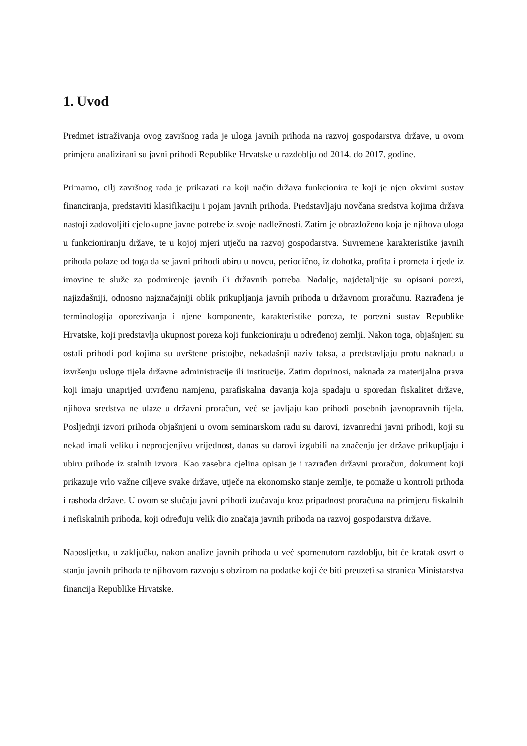1. Uvod
Predmet istraživanja ovog završnog rada je uloga javnih prihoda na razvoj gospodarstva države, u ovom primjeru analizirani su javni prihodi Republike Hrvatske u razdoblju od 2014. do 2017. godine.
Primarno, cilj završnog rada je prikazati na koji način država funkcionira te koji je njen okvirni sustav financiranja, predstaviti klasifikaciju i pojam javnih prihoda. Predstavljaju novčana sredstva kojima država nastoji zadovoljiti cjelokupne javne potrebe iz svoje nadležnosti. Zatim je obrazloženo koja je njihova uloga u funkcioniranju države, te u kojoj mjeri utječu na razvoj gospodarstva. Suvremene karakteristike javnih prihoda polaze od toga da se javni prihodi ubiru u novcu, periodično, iz dohotka, profita i prometa i rjeđe iz imovine te služe za podmirenje javnih ili državnih potreba. Nadalje, najdetaljnije su opisani porezi, najizdašniji, odnosno najznačajniji oblik prikupljanja javnih prihoda u državnom proračunu. Razrađena je terminologija oporezivanja i njene komponente, karakteristike poreza, te porezni sustav Republike Hrvatske, koji predstavlja ukupnost poreza koji funkcioniraju u određenoj zemlji. Nakon toga, objašnjeni su ostali prihodi pod kojima su uvrštene pristojbe, nekadašnji naziv taksa, a predstavljaju protu naknadu u izvršenju usluge tijela državne administracije ili institucije. Zatim doprinosi, naknada za materijalna prava koji imaju unaprijed utvrđenu namjenu, parafiskalna davanja koja spadaju u sporedan fiskalitet države, njihova sredstva ne ulaze u državni proračun, već se javljaju kao prihodi posebnih javnopravnih tijela. Posljednji izvori prihoda objašnjeni u ovom seminarskom radu su darovi, izvanredni javni prihodi, koji su nekad imali veliku i neprocjenjivu vrijednost, danas su darovi izgubili na značenju jer države prikupljaju i ubiru prihode iz stalnih izvora. Kao zasebna cjelina opisan je i razrađen državni proračun, dokument koji prikazuje vrlo važne ciljeve svake države, utječe na ekonomsko stanje zemlje, te pomaže u kontroli prihoda i rashoda države. U ovom se slučaju javni prihodi izučavaju kroz pripadnost proračuna na primjeru fiskalnih i nefiskalnih prihoda, koji određuju velik dio značaja javnih prihoda na razvoj gospodarstva države.
Naposljetku, u zaključku, nakon analize javnih prihoda u već spomenutom razdoblju, bit će kratak osvrt o stanju javnih prihoda te njihovom razvoju s obzirom na podatke koji će biti preuzeti sa stranica Ministarstva financija Republike Hrvatske.